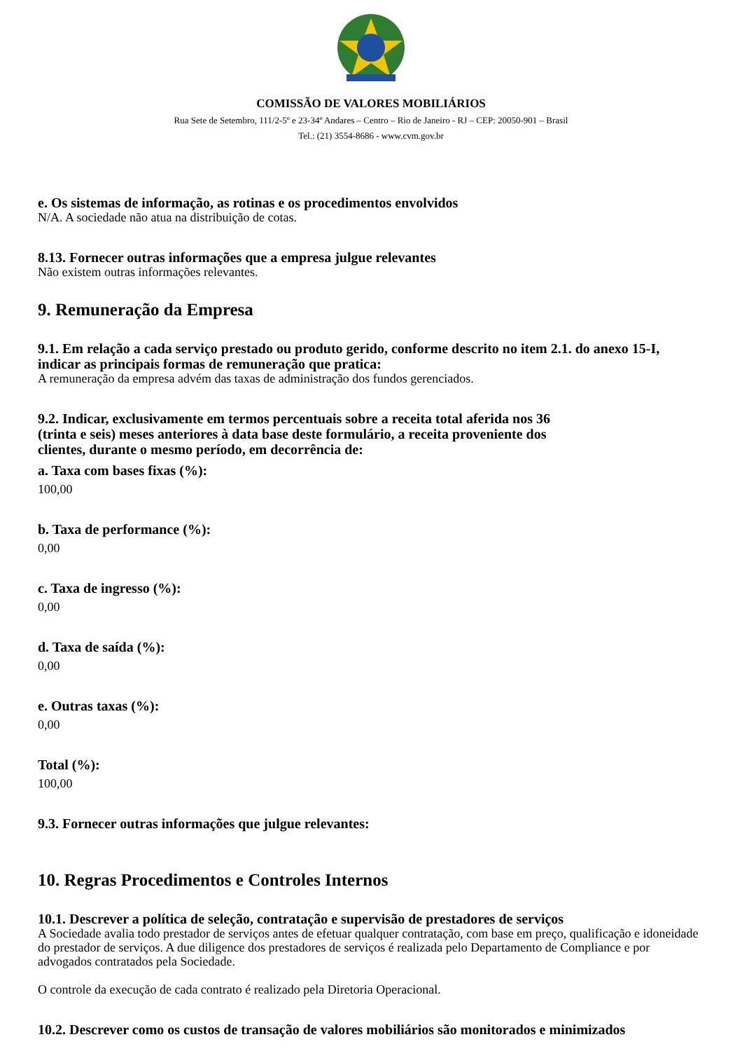COMISSÃO DE VALORES MOBILIÁRIOS
Rua Sete de Setembro, 111/2-5º e 23-34º Andares – Centro – Rio de Janeiro - RJ – CEP: 20050-901 – Brasil
Tel.: (21) 3554-8686 - www.cvm.gov.br
e. Os sistemas de informação, as rotinas e os procedimentos envolvidos
N/A. A sociedade não atua na distribuição de cotas.
8.13. Fornecer outras informações que a empresa julgue relevantes
Não existem outras informações relevantes.
9. Remuneração da Empresa
9.1. Em relação a cada serviço prestado ou produto gerido, conforme descrito no item 2.1. do anexo 15-I, indicar as principais formas de remuneração que pratica:
A remuneração da empresa advém das taxas de administração dos fundos gerenciados.
9.2. Indicar, exclusivamente em termos percentuais sobre a receita total aferida nos 36
(trinta e seis) meses anteriores à data base deste formulário, a receita proveniente dos
clientes, durante o mesmo período, em decorrência de:
a. Taxa com bases fixas (%):
100,00
b. Taxa de performance (%):
0,00
c. Taxa de ingresso (%):
0,00
d. Taxa de saída (%):
0,00
e. Outras taxas (%):
0,00
Total (%):
100,00
9.3. Fornecer outras informações que julgue relevantes:
10. Regras Procedimentos e Controles Internos
10.1. Descrever a política de seleção, contratação e supervisão de prestadores de serviços
A Sociedade avalia todo prestador de serviços antes de efetuar qualquer contratação, com base em preço, qualificação e idoneidade do prestador de serviços. A due diligence dos prestadores de serviços é realizada pelo Departamento de Compliance e por advogados contratados pela Sociedade.
O controle da execução de cada contrato é realizado pela Diretoria Operacional.
10.2. Descrever como os custos de transação de valores mobiliários são monitorados e minimizados